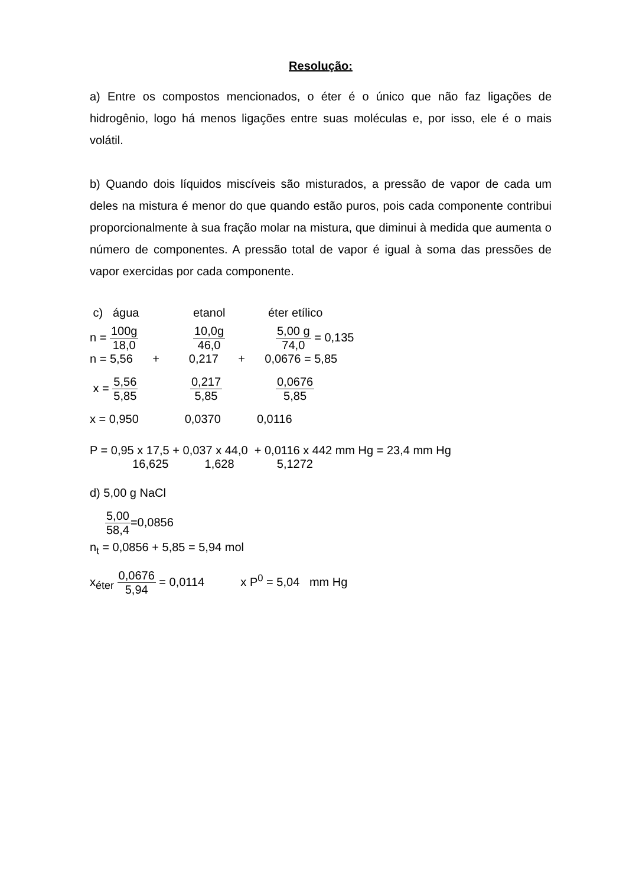Resolução:
a) Entre os compostos mencionados, o éter é o único que não faz ligações de hidrogênio, logo há menos ligações entre suas moléculas e, por isso, ele é o mais volátil.
b) Quando dois líquidos miscíveis são misturados, a pressão de vapor de cada um deles na mistura é menor do que quando estão puros, pois cada componente contribui proporcionalmente à sua fração molar na mistura, que diminui à medida que aumenta o número de componentes. A pressão total de vapor é igual à soma das pressões de vapor exercidas por cada componente.
c) água etanol éter etílico
n = 100g 18,0 10,0g 46,0 5,00 g 74,0 = 0,135
n = 5,56 + 0,217 + 0,0676 = 5,85
x = 5,56 5,85 0,217 5,85 0,0676 5,85
x = 0,950 0,0370 0,0116
P = 0,95 x 17,5 + 0,037 x 44,0 + 0,0116 x 442 mm Hg = 23,4 mm Hg
16,625 1,628 5,1272
d) 5,00 g NaCl
5,00 58,4=0,0856
n<sub>t</sub> = 0,0856 + 5,85 = 5,94 mol
x<sub>éter</sub> 0,0676 5,94 = 0,0114 x P<sup>0</sup> = 5,04 mm Hg